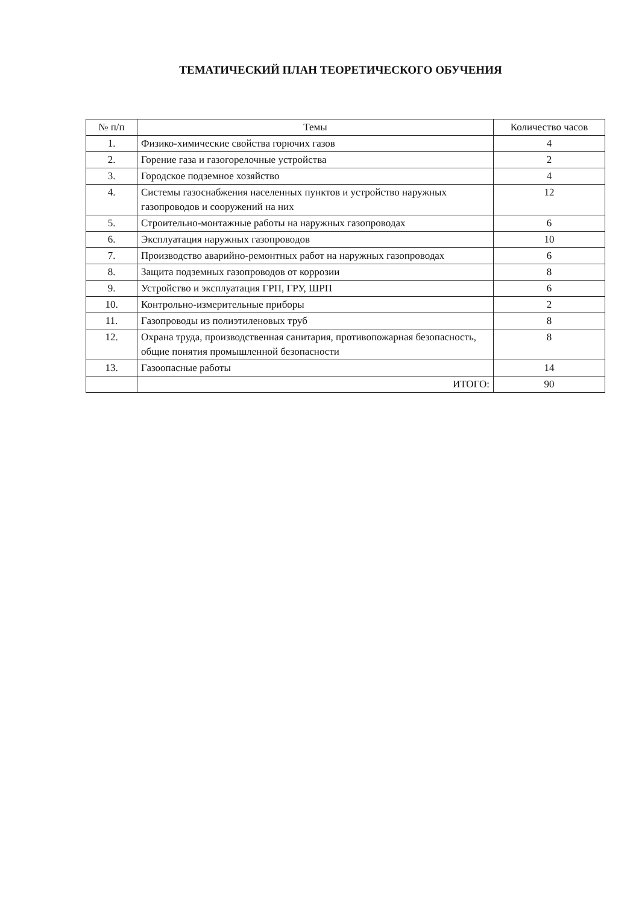ТЕМАТИЧЕСКИЙ ПЛАН ТЕОРЕТИЧЕСКОГО ОБУЧЕНИЯ
| № п/п | Темы | Количество часов |
| --- | --- | --- |
| 1. | Физико-химические свойства горючих газов | 4 |
| 2. | Горение газа и газогорелочные устройства | 2 |
| 3. | Городское подземное хозяйство | 4 |
| 4. | Системы газоснабжения населенных пунктов и устройство наружных газопроводов и сооружений на них | 12 |
| 5. | Строительно-монтажные работы на наружных газопроводах | 6 |
| 6. | Эксплуатация наружных газопроводов | 10 |
| 7. | Производство аварийно-ремонтных работ на наружных газопроводах | 6 |
| 8. | Защита подземных газопроводов от коррозии | 8 |
| 9. | Устройство и эксплуатация ГРП, ГРУ, ШРП | 6 |
| 10. | Контрольно-измерительные приборы | 2 |
| 11. | Газопроводы из полиэтиленовых труб | 8 |
| 12. | Охрана труда, производственная санитария, противопожарная безопасность, общие понятия промышленной безопасности | 8 |
| 13. | Газоопасные работы | 14 |
| | ИТОГО: | 90 |